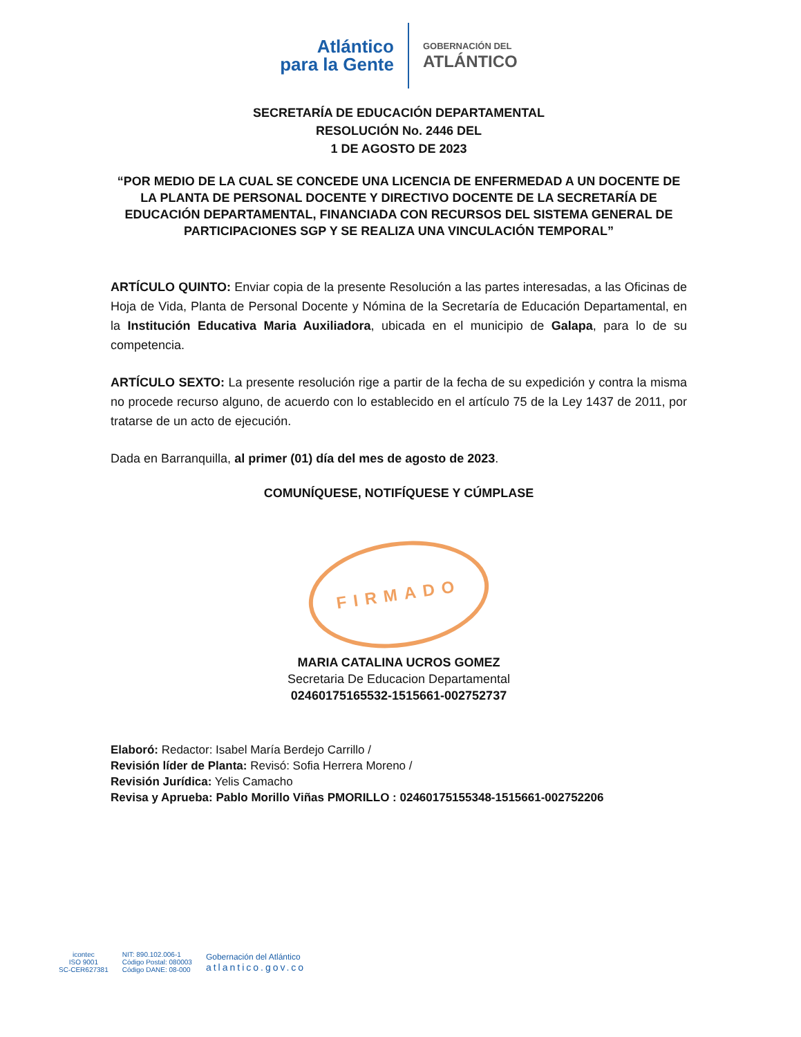Atlántico
para la Gente
GOBERNACIÓN DEL
ATLÁNTICO
SECRETARÍA DE EDUCACIÓN DEPARTAMENTAL
RESOLUCIÓN No. 2446 DEL
1 DE AGOSTO DE 2023
“POR MEDIO DE LA CUAL SE CONCEDE UNA LICENCIA DE ENFERMEDAD A UN DOCENTE DE LA PLANTA DE PERSONAL DOCENTE Y DIRECTIVO DOCENTE DE LA SECRETARÍA DE EDUCACIÓN DEPARTAMENTAL, FINANCIADA CON RECURSOS DEL SISTEMA GENERAL DE PARTICIPACIONES SGP Y SE REALIZA UNA VINCULACIÓN TEMPORAL”
ARTÍCULO QUINTO: Enviar copia de la presente Resolución a las partes interesadas, a las Oficinas de Hoja de Vida, Planta de Personal Docente y Nómina de la Secretaría de Educación Departamental, en la Institución Educativa Maria Auxiliadora, ubicada en el municipio de Galapa, para lo de su competencia.
ARTÍCULO SEXTO: La presente resolución rige a partir de la fecha de su expedición y contra la misma no procede recurso alguno, de acuerdo con lo establecido en el artículo 75 de la Ley 1437 de 2011, por tratarse de un acto de ejecución.
Dada en Barranquilla, al primer (01) día del mes de agosto de 2023.
COMUNÍQUESE, NOTIFÍQUESE Y CÚMPLASE
FIRMADO
MARIA CATALINA UCROS GOMEZ
Secretaria De Educacion Departamental
02460175165532-1515661-002752737
Elaboró: Redactor: Isabel María Berdejo Carrillo /
Revisión líder de Planta: Revisó: Sofia Herrera Moreno /
Revisión Jurídica: Yelis Camacho
Revisa y Aprueba: Pablo Morillo Viñas PMORILLO : 02460175155348-1515661-002752206
icontec
ISO 9001
SC-CER627381
NIT: 890.102.006-1
Código Postal: 080003
Código DANE: 08-000
Gobernación del Atlántico
atlantico.gov.co